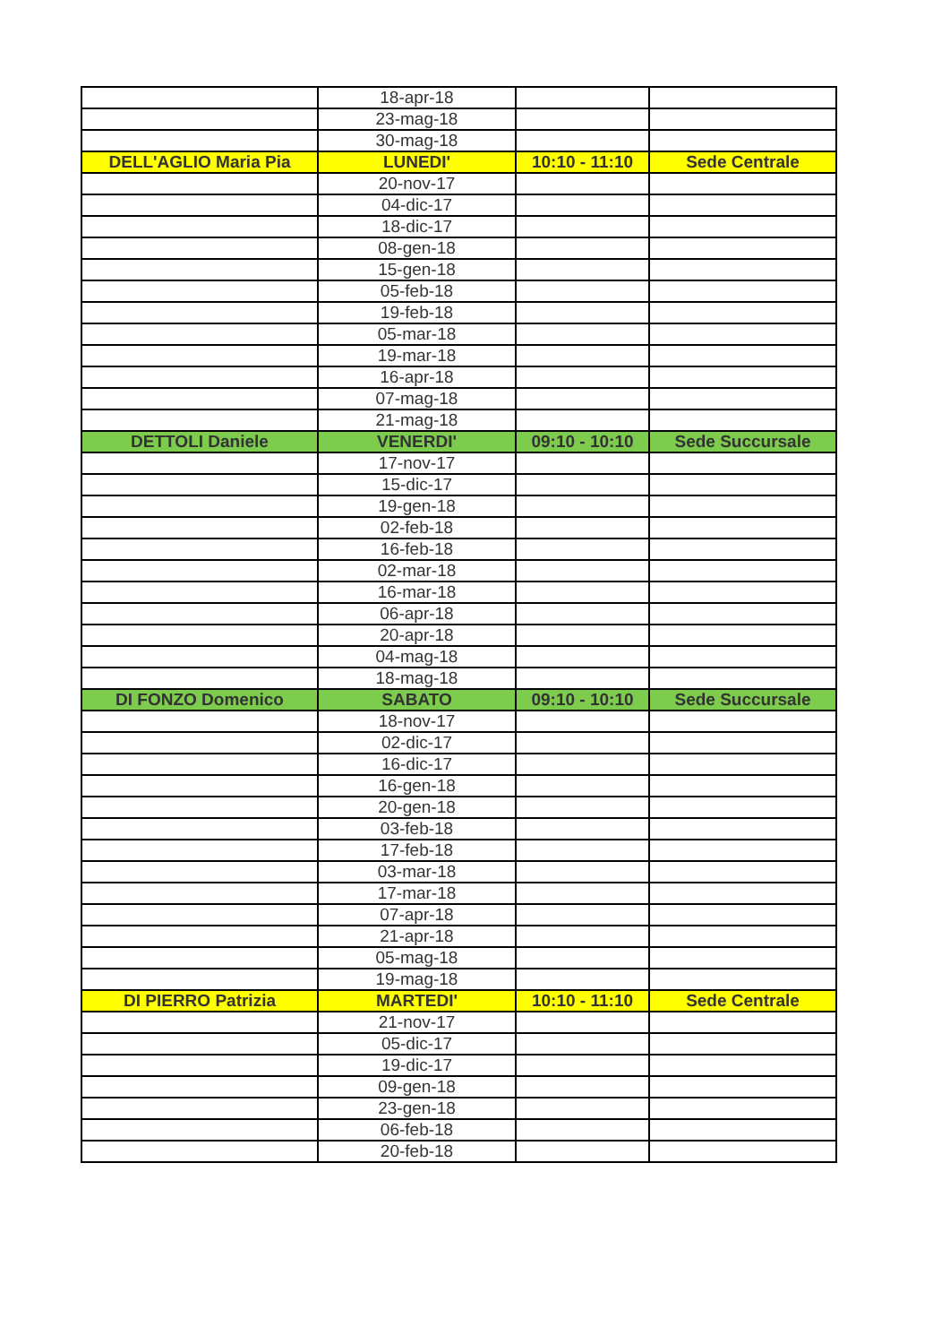| | 18-apr-18 | | |
| | 23-mag-18 | | |
| | 30-mag-18 | | |
| DELL'AGLIO Maria Pia | LUNEDI' | 10:10 - 11:10 | Sede Centrale |
| | 20-nov-17 | | |
| | 04-dic-17 | | |
| | 18-dic-17 | | |
| | 08-gen-18 | | |
| | 15-gen-18 | | |
| | 05-feb-18 | | |
| | 19-feb-18 | | |
| | 05-mar-18 | | |
| | 19-mar-18 | | |
| | 16-apr-18 | | |
| | 07-mag-18 | | |
| | 21-mag-18 | | |
| DETTOLI Daniele | VENERDI' | 09:10 - 10:10 | Sede Succursale |
| | 17-nov-17 | | |
| | 15-dic-17 | | |
| | 19-gen-18 | | |
| | 02-feb-18 | | |
| | 16-feb-18 | | |
| | 02-mar-18 | | |
| | 16-mar-18 | | |
| | 06-apr-18 | | |
| | 20-apr-18 | | |
| | 04-mag-18 | | |
| | 18-mag-18 | | |
| DI FONZO Domenico | SABATO | 09:10 - 10:10 | Sede Succursale |
| | 18-nov-17 | | |
| | 02-dic-17 | | |
| | 16-dic-17 | | |
| | 16-gen-18 | | |
| | 20-gen-18 | | |
| | 03-feb-18 | | |
| | 17-feb-18 | | |
| | 03-mar-18 | | |
| | 17-mar-18 | | |
| | 07-apr-18 | | |
| | 21-apr-18 | | |
| | 05-mag-18 | | |
| | 19-mag-18 | | |
| DI PIERRO Patrizia | MARTEDI' | 10:10 - 11:10 | Sede Centrale |
| | 21-nov-17 | | |
| | 05-dic-17 | | |
| | 19-dic-17 | | |
| | 09-gen-18 | | |
| | 23-gen-18 | | |
| | 06-feb-18 | | |
| | 20-feb-18 | | |